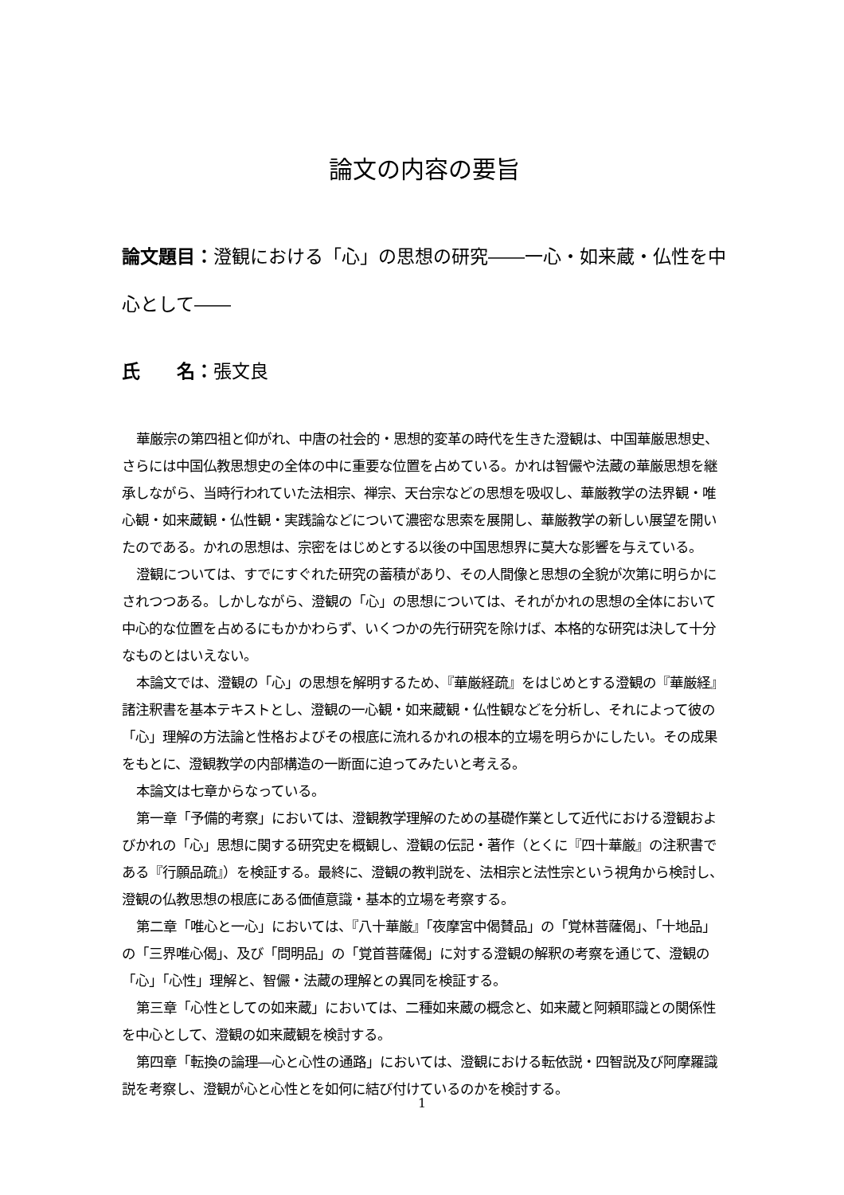論文の内容の要旨
論文題目：澄観における「心」の思想の研究――一心・如来蔵・仏性を中心として――
氏　　名：張文良
華厳宗の第四祖と仰がれ、中唐の社会的・思想的変革の時代を生きた澄観は、中国華厳思想史、さらには中国仏教思想史の全体の中に重要な位置を占めている。かれは智儼や法蔵の華厳思想を継承しながら、当時行われていた法相宗、禅宗、天台宗などの思想を吸収し、華厳教学の法界観・唯心観・如来蔵観・仏性観・実践論などについて濃密な思索を展開し、華厳教学の新しい展望を開いたのである。かれの思想は、宗密をはじめとする以後の中国思想界に莫大な影響を与えている。
澄観については、すでにすぐれた研究の蓄積があり、その人間像と思想の全貌が次第に明らかにされつつある。しかしながら、澄観の「心」の思想については、それがかれの思想の全体において中心的な位置を占めるにもかかわらず、いくつかの先行研究を除けば、本格的な研究は決して十分なものとはいえない。
本論文では、澄観の「心」の思想を解明するため、『華厳経疏』をはじめとする澄観の『華厳経』諸注釈書を基本テキストとし、澄観の一心観・如来蔵観・仏性観などを分析し、それによって彼の「心」理解の方法論と性格およびその根底に流れるかれの根本的立場を明らかにしたい。その成果をもとに、澄観教学の内部構造の一断面に迫ってみたいと考える。
本論文は七章からなっている。
第一章「予備的考察」においては、澄観教学理解のための基礎作業として近代における澄観およびかれの「心」思想に関する研究史を概観し、澄観の伝記・著作（とくに『四十華厳』の注釈書である『行願品疏』）を検証する。最終に、澄観の教判説を、法相宗と法性宗という視角から検討し、澄観の仏教思想の根底にある価値意識・基本的立場を考察する。
第二章「唯心と一心」においては、『八十華厳』「夜摩宮中偈賛品」の「覚林菩薩偈」、「十地品」の「三界唯心偈」、及び「問明品」の「覚首菩薩偈」に対する澄観の解釈の考察を通じて、澄観の「心」「心性」理解と、智儼・法蔵の理解との異同を検証する。
第三章「心性としての如来蔵」においては、二種如来蔵の概念と、如来蔵と阿頼耶識との関係性を中心として、澄観の如来蔵観を検討する。
第四章「転換の論理―心と心性の通路」においては、澄観における転依説・四智説及び阿摩羅識説を考察し、澄観が心と心性とを如何に結び付けているのかを検討する。
1